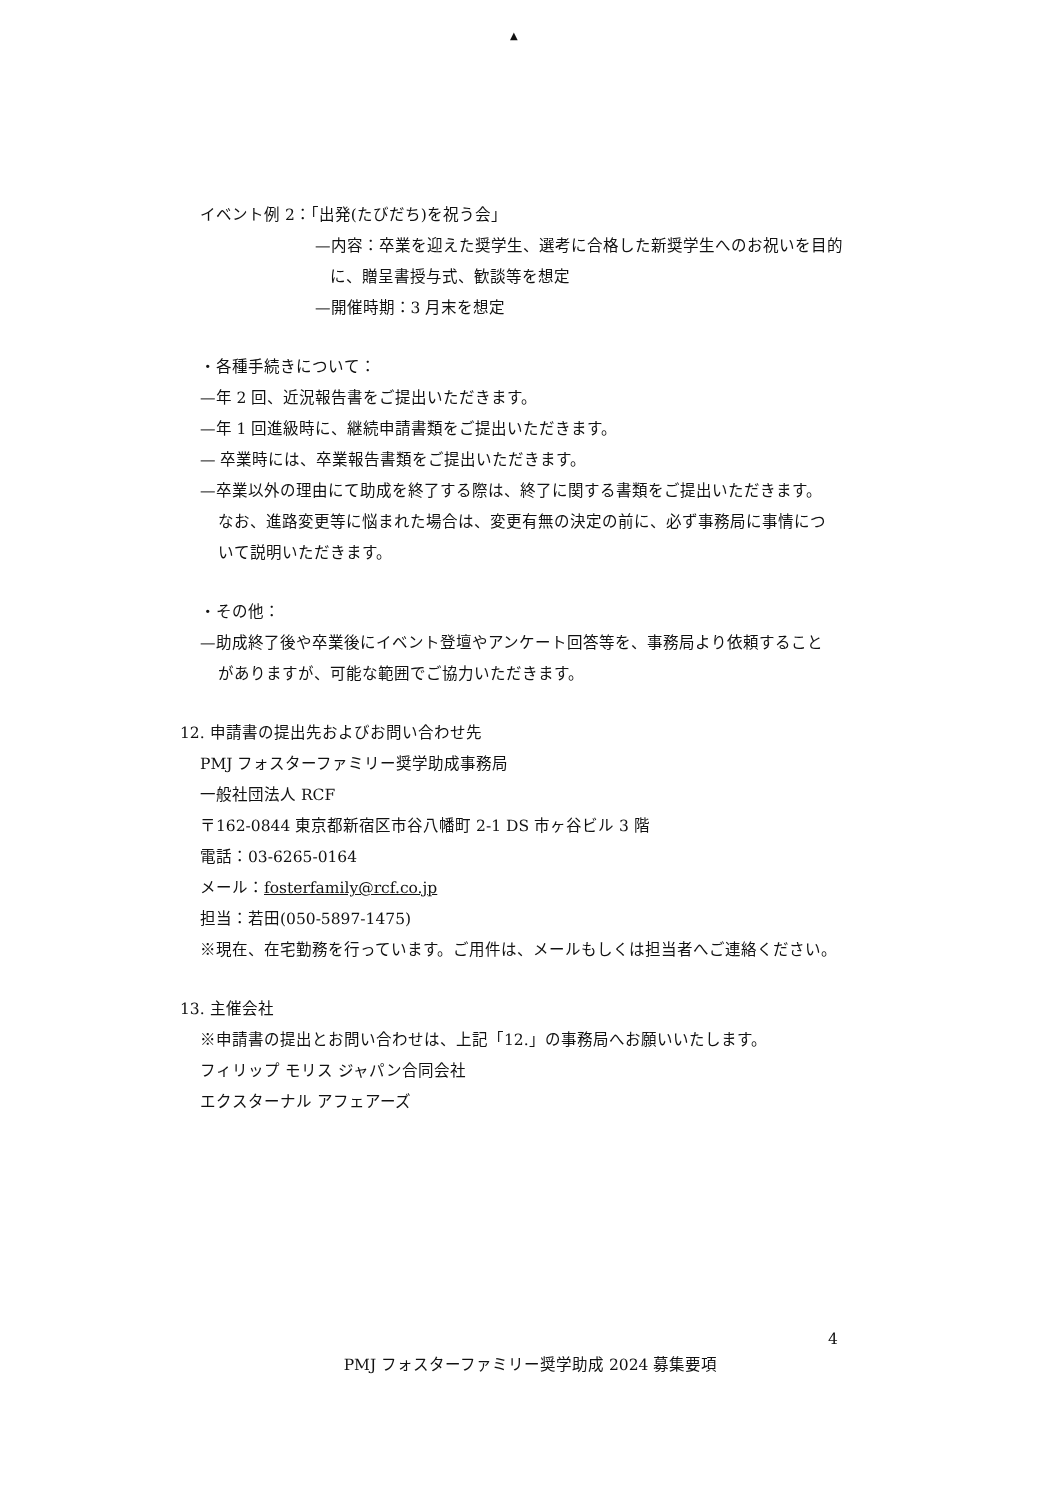▲
イベント例 2：「出発(たびだち)を祝う会」
—内容：卒業を迎えた奨学生、選考に合格した新奨学生へのお祝いを目的
に、贈呈書授与式、歓談等を想定
—開催時期：3 月末を想定
・各種手続きについて：
—年 2 回、近況報告書をご提出いただきます。
—年 1 回進級時に、継続申請書類をご提出いただきます。
— 卒業時には、卒業報告書類をご提出いただきます。
—卒業以外の理由にて助成を終了する際は、終了に関する書類をご提出いただきます。
なお、進路変更等に悩まれた場合は、変更有無の決定の前に、必ず事務局に事情につ
いて説明いただきます。
・その他：
—助成終了後や卒業後にイベント登壇やアンケート回答等を、事務局より依頼すること
がありますが、可能な範囲でご協力いただきます。
12. 申請書の提出先およびお問い合わせ先
PMJ フォスターファミリー奨学助成事務局
一般社団法人 RCF
〒162-0844 東京都新宿区市谷八幡町 2-1 DS 市ヶ谷ビル 3 階
電話：03-6265-0164
メール：fosterfamily@rcf.co.jp
担当：若田(050-5897-1475)
※現在、在宅勤務を行っています。ご用件は、メールもしくは担当者へご連絡ください。
13. 主催会社
※申請書の提出とお問い合わせは、上記「12.」の事務局へお願いいたします。
フィリップ モリス ジャパン合同会社
エクスターナル アフェアーズ
4
PMJ フォスターファミリー奨学助成 2024 募集要項